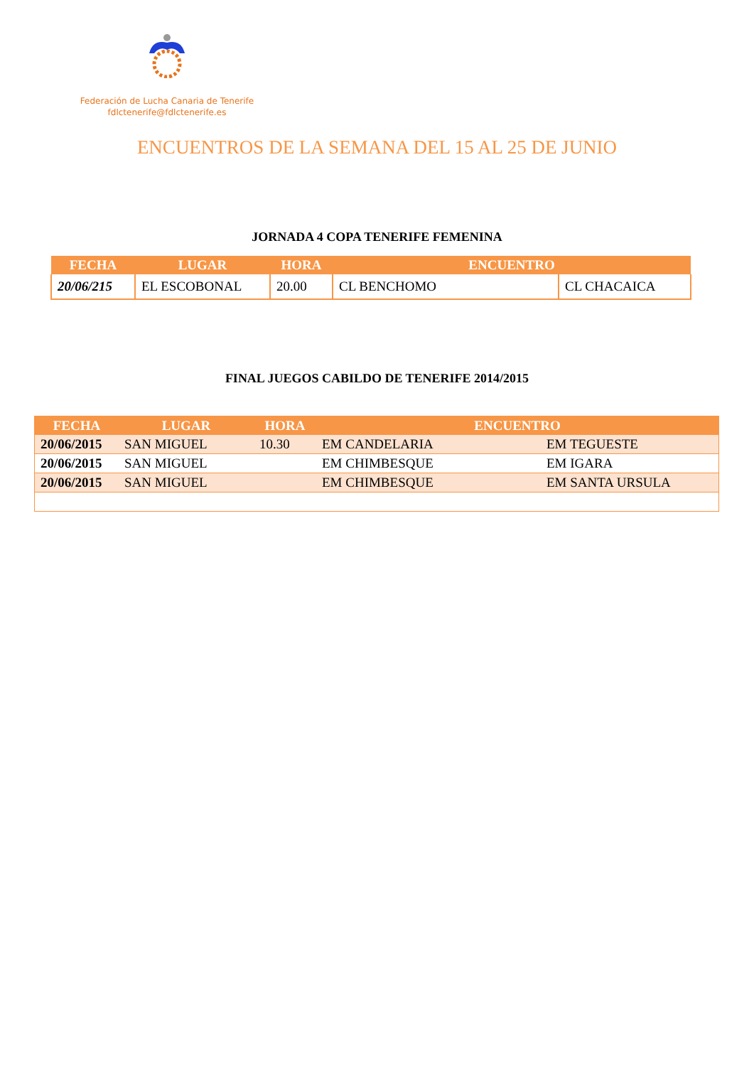Federación de Lucha Canaria de Tenerife
fdlctenerife@fdlctenerife.es
ENCUENTROS DE LA SEMANA DEL 15 AL 25 DE JUNIO
JORNADA 4 COPA TENERIFE FEMENINA
| FECHA | LUGAR | HORA | ENCUENTRO | |
| --- | --- | --- | --- | --- |
| 20/06/215 | EL ESCOBONAL | 20.00 | CL BENCHOMO | CL CHACAICA |
FINAL JUEGOS CABILDO DE TENERIFE 2014/2015
| FECHA | LUGAR | HORA | ENCUENTRO | |
| --- | --- | --- | --- | --- |
| 20/06/2015 | SAN MIGUEL | 10.30 | EM CANDELARIA | EM TEGUESTE |
| 20/06/2015 | SAN MIGUEL | | EM CHIMBESQUE | EM IGARA |
| 20/06/2015 | SAN MIGUEL | | EM CHIMBESQUE | EM SANTA URSULA |